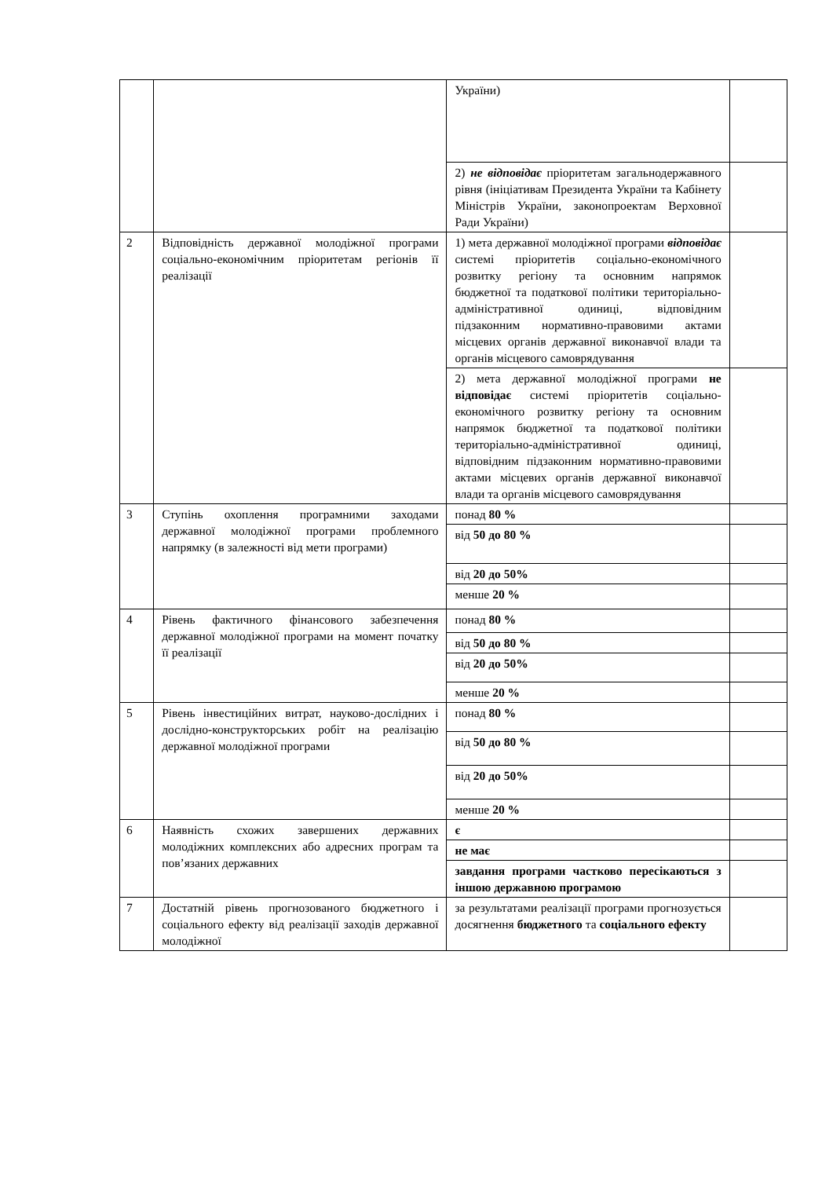| | | України) | |
| | | 2) не відповідає пріоритетам загальнодержавного рівня (ініціативам Президента України та Кабінету Міністрів України, законопроектам Верховної Ради України) | |
| 2 | Відповідність державної молодіжної програми соціально-економічним пріоритетам регіонів її реалізації | 1) мета державної молодіжної програми відповідає системі пріоритетів соціально-економічного розвитку регіону та основним напрямок бюджетної та податкової політики територіально-адміністративної одиниці, відповідним підзаконним нормативно-правовими актами місцевих органів державної виконавчої влади та органів місцевого самоврядування | |
| | | 2) мета державної молодіжної програми не відповідає системі пріоритетів соціально-економічного розвитку регіону та основним напрямок бюджетної та податкової політики територіально-адміністративної одиниці, відповідним підзаконним нормативно-правовими актами місцевих органів державної виконавчої влади та органів місцевого самоврядування | |
| 3 | Ступінь охоплення програмними заходами державної молодіжної програми проблемного напрямку (в залежності від мети програми) | понад 80 % | |
| | | від 50 до 80 % | |
| | | від 20 до 50% | |
| | | менше 20 % | |
| 4 | Рівень фактичного фінансового забезпечення державної молодіжної програми на момент початку її реалізації | понад 80 % | |
| | | від 50 до 80 % | |
| | | від 20 до 50% | |
| | | менше 20 % | |
| 5 | Рівень інвестиційних витрат, науково-дослідних і дослідно-конструкторських робіт на реалізацію державної молодіжної програми | понад 80 % | |
| | | від 50 до 80 % | |
| | | від 20 до 50% | |
| | | менше 20 % | |
| 6 | Наявність схожих завершених державних молодіжних комплексних або адресних програм та пов’язаних державних | є | |
| | | не має | |
| | | завдання програми частково пересікаються з іншою державною програмою | |
| 7 | Достатній рівень прогнозованого бюджетного і соціального ефекту від реалізації заходів державної молодіжної | за результатами реалізації програми прогнозується досягнення бюджетного та соціального ефекту | |